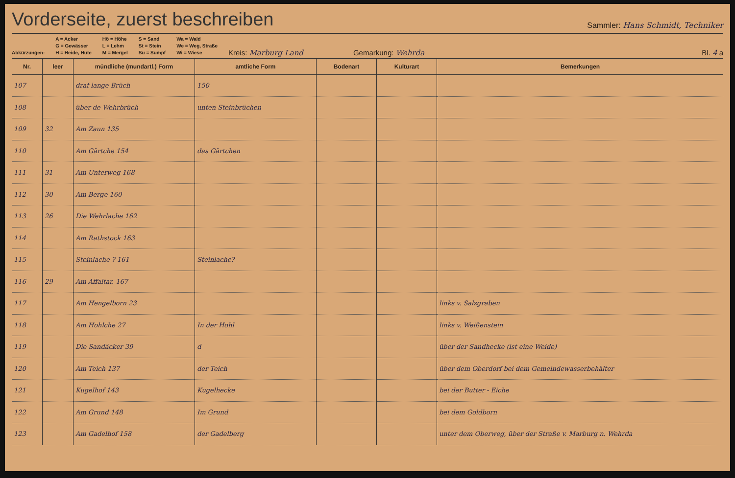Vorderseite, zuerst beschreiben
Sammler: Hans Schmidt, Techniker
Abkürzungen:
A = Acker
G = Gewässer
H = Heide, Hute
Hö = Höhe
L = Lehm
M = Mergel
S = Sand
St = Stein
Su = Sumpf
Wa = Wald
We = Weg, Straße
Wi = Wiese
Kreis: Marburg Land
Gemarkung: Wehrda
Bl. 4 a
| Nr. | leer | mündliche (mundartl.) Form | amtliche Form | Bodenart | Kulturart | Bemerkungen |
| --- | --- | --- | --- | --- | --- | --- |
| 107 | | draf lange Brüch | 150 | | | |
| 108 | | über de Wehrbrüch | unten Steinbrüchen | | | |
| 109 | 32 | Am Zaun 135 | | | | |
| 110 | | Am Gärtche 154 | das Gärtchen | | | |
| 111 | 31 | Am Unterweg 168 | | | | |
| 112 | 30 | Am Berge 160 | | | | |
| 113 | 26 | Die Wehrlache 162 | | | | |
| 114 | | Am Rathstock 163 | | | | |
| 115 | | Steinlache ? 161 | Steinlache? | | | |
| 116 | 29 | Am Affaltar. 167 | | | | |
| 117 | | Am Hengelborn 23 | | | | links v. Salzgraben |
| 118 | | Am Hohlche 27 | In der Hohl | | | links v. Weißenstein |
| 119 | | Die Sandäcker 39 | d | | | über der Sandhecke (ist eine Weide) |
| 120 | | Am Teich 137 | der Teich | | | über dem Oberdorf bei dem Gemeindewasserbehälter |
| 121 | | Kugelhof 143 | Kugelhecke | | | bei der Butter - Eiche |
| 122 | | Am Grund 148 | Im Grund | | | bei dem Goldborn |
| 123 | | Am Gadelhof 158 | der Gadelberg | | | unter dem Oberweg, über der Straße v. Marburg n. Wehrda |